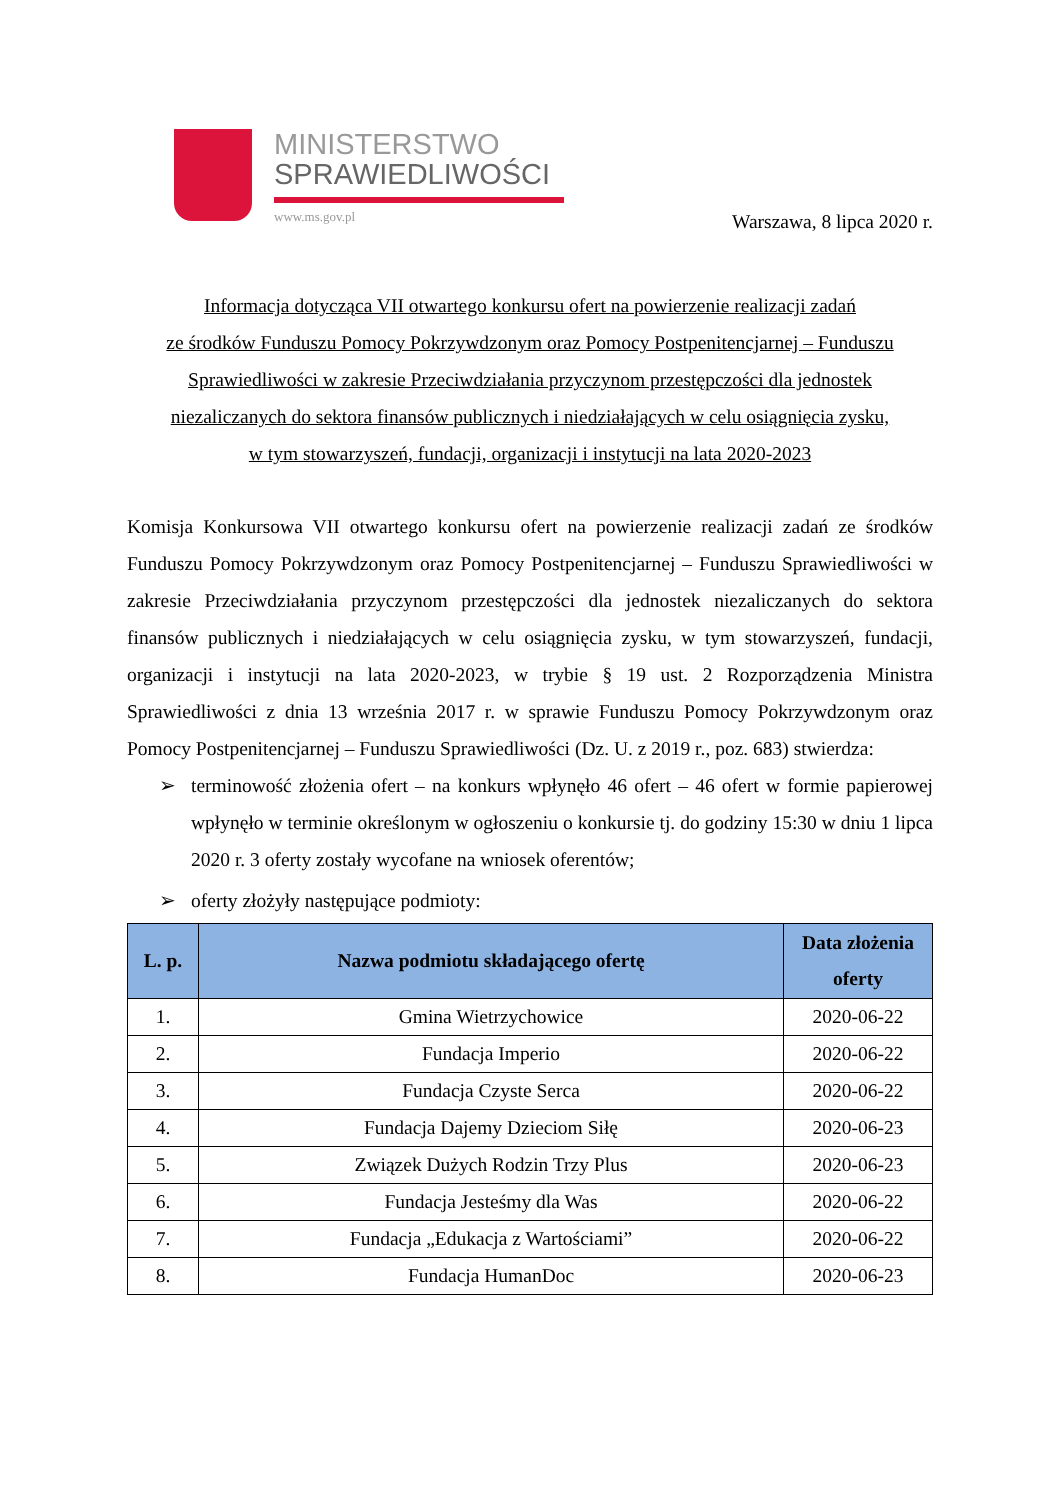MINISTERSTWO
SPRAWIEDLIWOŚCI
www.ms.gov.pl
Warszawa, 8 lipca 2020 r.
Informacja dotycząca VII otwartego konkursu ofert na powierzenie realizacji zadań
ze środków Funduszu Pomocy Pokrzywdzonym oraz Pomocy Postpenitencjarnej – Funduszu
Sprawiedliwości w zakresie Przeciwdziałania przyczynom przestępczości dla jednostek
niezaliczanych do sektora finansów publicznych i niedziałających w celu osiągnięcia zysku,
w tym stowarzyszeń, fundacji, organizacji i instytucji na lata 2020-2023
Komisja Konkursowa VII otwartego konkursu ofert na powierzenie realizacji zadań ze środków Funduszu Pomocy Pokrzywdzonym oraz Pomocy Postpenitencjarnej – Funduszu Sprawiedliwości w zakresie Przeciwdziałania przyczynom przestępczości dla jednostek niezaliczanych do sektora finansów publicznych i niedziałających w celu osiągnięcia zysku, w tym stowarzyszeń, fundacji, organizacji i instytucji na lata 2020-2023, w trybie § 19 ust. 2 Rozporządzenia Ministra Sprawiedliwości z dnia 13 września 2017 r. w sprawie Funduszu Pomocy Pokrzywdzonym oraz Pomocy Postpenitencjarnej – Funduszu Sprawiedliwości (Dz. U. z 2019 r., poz. 683) stwierdza:
➢ terminowość złożenia ofert – na konkurs wpłynęło 46 ofert – 46 ofert w formie papierowej wpłynęło w terminie określonym w ogłoszeniu o konkursie tj. do godziny 15:30 w dniu 1 lipca 2020 r. 3 oferty zostały wycofane na wniosek oferentów;
➢ oferty złożyły następujące podmioty:
| L. p. | Nazwa podmiotu składającego ofertę | Data złożenia oferty |
| --- | --- | --- |
| 1. | Gmina Wietrzychowice | 2020-06-22 |
| 2. | Fundacja Imperio | 2020-06-22 |
| 3. | Fundacja Czyste Serca | 2020-06-22 |
| 4. | Fundacja Dajemy Dzieciom Siłę | 2020-06-23 |
| 5. | Związek Dużych Rodzin Trzy Plus | 2020-06-23 |
| 6. | Fundacja Jesteśmy dla Was | 2020-06-22 |
| 7. | Fundacja „Edukacja z Wartościami” | 2020-06-22 |
| 8. | Fundacja HumanDoc | 2020-06-23 |